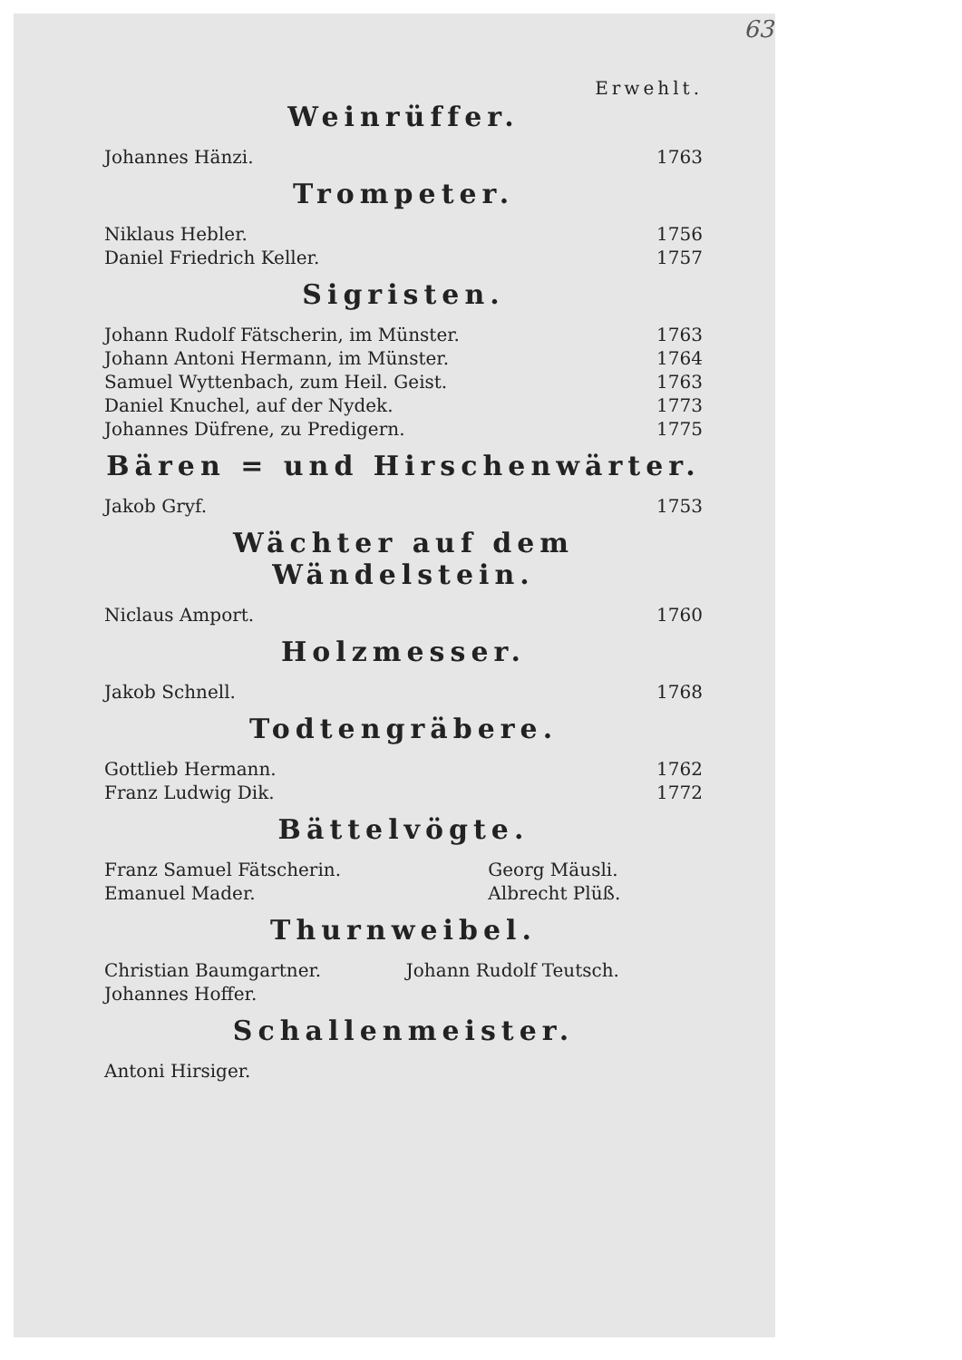63
Erwehlt.
Weinrüffer.
| Johannes Hänzi. | 1763 |
Trompeter.
| Niklaus Hebler. | 1756 |
| Daniel Friedrich Keller. | 1757 |
Sigristen.
| Johann Rudolf Fätscherin, im Münster. | 1763 |
| Johann Antoni Hermann, im Münster. | 1764 |
| Samuel Wyttenbach, zum Heil. Geist. | 1763 |
| Daniel Knuchel, auf der Nydek. | 1773 |
| Johannes Düfrene, zu Predigern. | 1775 |
Bären = und Hirschenwärter.
| Jakob Gryf. | 1753 |
Wächter auf dem Wändelstein.
| Niclaus Amport. | 1760 |
Holzmesser.
| Jakob Schnell. | 1768 |
Todtengräbere.
| Gottlieb Hermann. | 1762 |
| Franz Ludwig Dik. | 1772 |
Bättelvögte.
| Franz Samuel Fätscherin. | Georg Mäusli. |
| Emanuel Mader. | Albrecht Plüß. |
Thurnweibel.
| Christian Baumgartner. | Johann Rudolf Teutsch. |
| Johannes Hoffer. | |
Schallenmeister.
| Antoni Hirsiger. |